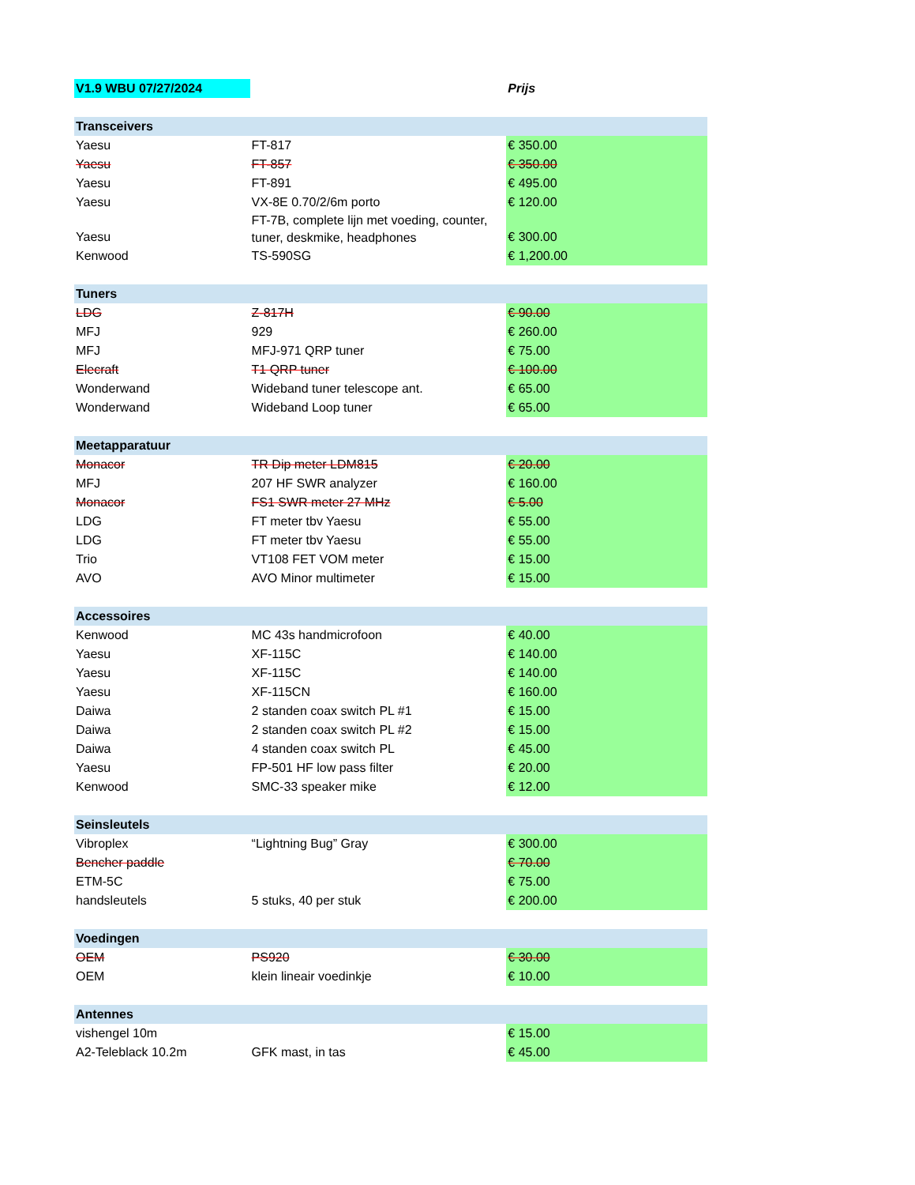| V1.9 WBU 07/27/2024 | | Prijs |
| Transceivers | | |
| Yaesu | FT-817 | € 350.00 |
| Yaesu | FT-857 | € 350.00 |
| Yaesu | FT-891 | € 495.00 |
| Yaesu | VX-8E 0.70/2/6m porto | € 120.00 |
| Yaesu | FT-7B, complete lijn met voeding, counter, tuner, deskmike, headphones | € 300.00 |
| Kenwood | TS-590SG | € 1,200.00 |
| Tuners | | |
| LDG | Z-817H | € 90.00 |
| MFJ | 929 | € 260.00 |
| MFJ | MFJ-971 QRP tuner | € 75.00 |
| Elecraft | T1 QRP tuner | € 100.00 |
| Wonderwand | Wideband tuner telescope ant. | € 65.00 |
| Wonderwand | Wideband Loop tuner | € 65.00 |
| Meetapparatuur | | |
| Monacor | TR Dip meter LDM815 | € 20.00 |
| MFJ | 207 HF SWR analyzer | € 160.00 |
| Monacor | FS1 SWR meter 27 MHz | € 5.00 |
| LDG | FT meter tbv Yaesu | € 55.00 |
| LDG | FT meter tbv Yaesu | € 55.00 |
| Trio | VT108 FET VOM meter | € 15.00 |
| AVO | AVO Minor multimeter | € 15.00 |
| Accessoires | | |
| Kenwood | MC 43s handmicrofoon | € 40.00 |
| Yaesu | XF-115C | € 140.00 |
| Yaesu | XF-115C | € 140.00 |
| Yaesu | XF-115CN | € 160.00 |
| Daiwa | 2 standen coax switch PL #1 | € 15.00 |
| Daiwa | 2 standen coax switch PL #2 | € 15.00 |
| Daiwa | 4 standen coax switch PL | € 45.00 |
| Yaesu | FP-501 HF low pass filter | € 20.00 |
| Kenwood | SMC-33 speaker mike | € 12.00 |
| Seinsleutels | | |
| Vibroplex | “Lightning Bug” Gray | € 300.00 |
| Bencher paddle | | € 70.00 |
| ETM-5C | | € 75.00 |
| handsleutels | 5 stuks, 40 per stuk | € 200.00 |
| Voedingen | | |
| OEM | PS920 | € 30.00 |
| OEM | klein lineair voedinkje | € 10.00 |
| Antennes | | |
| vishengel 10m | | € 15.00 |
| A2-Teleblack 10.2m | GFK mast, in tas | € 45.00 |